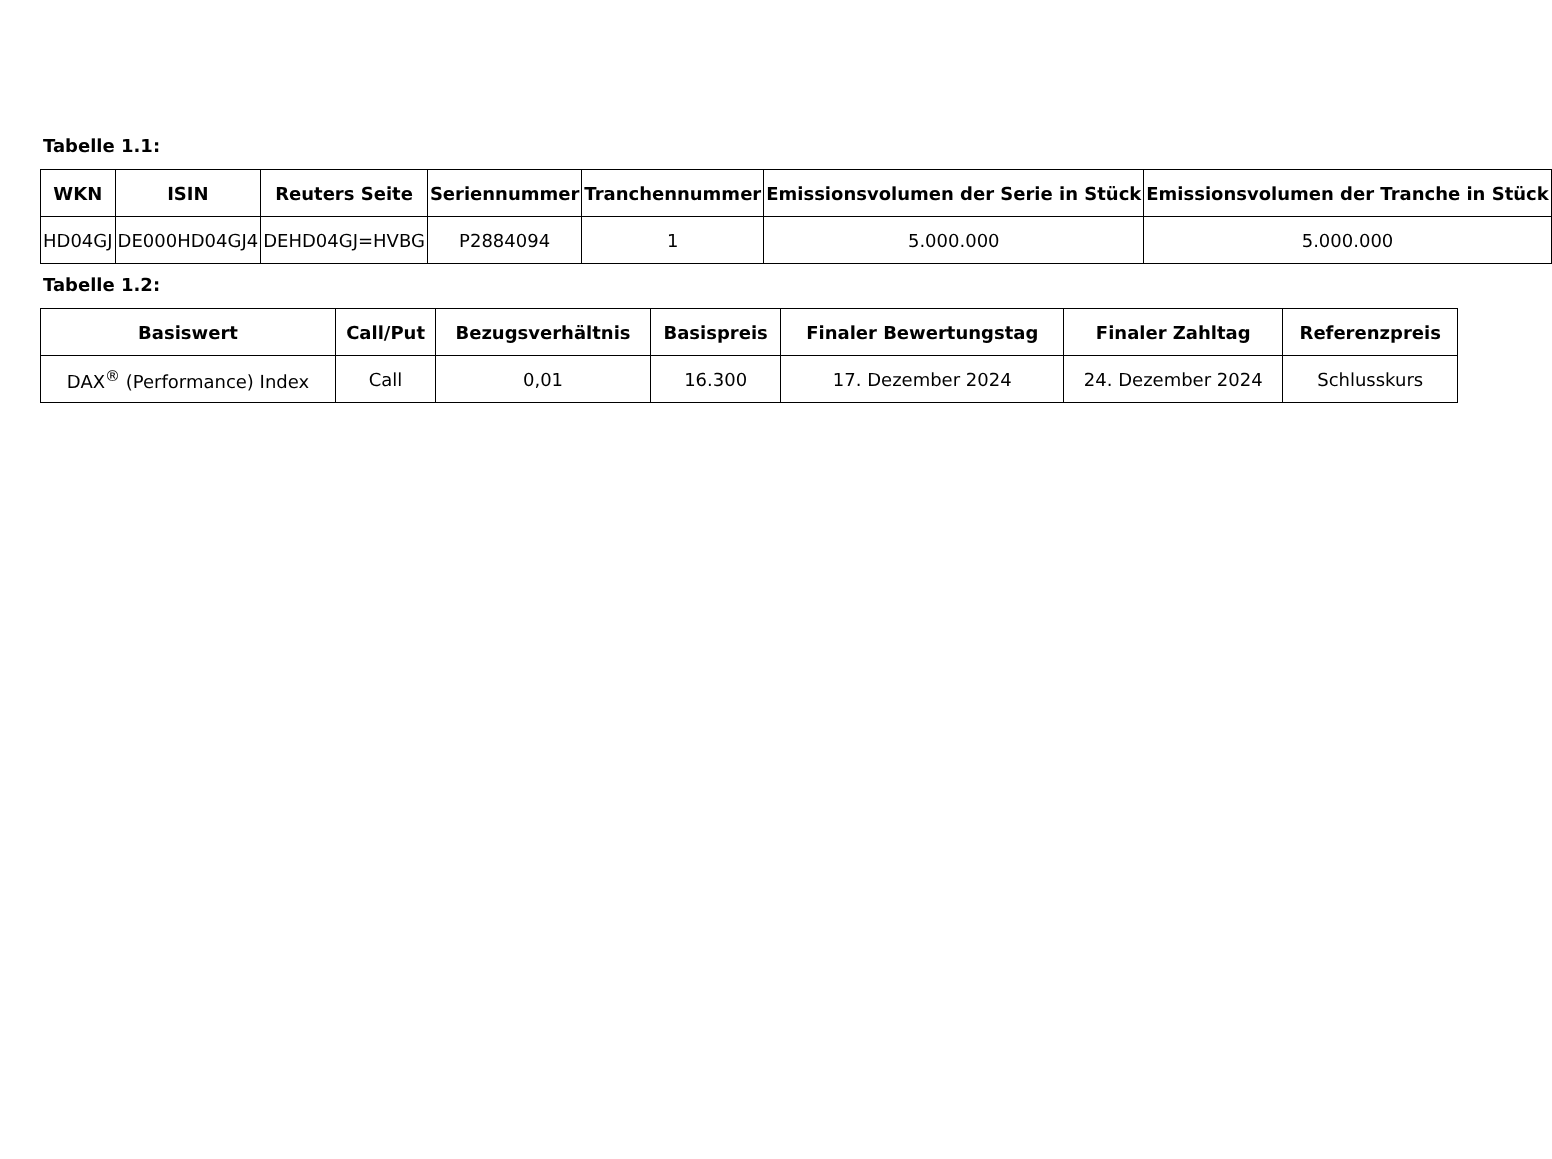Tabelle 1.1:
| WKN | ISIN | Reuters Seite | Seriennummer | Tranchennummer | Emissionsvolumen der Serie in Stück | Emissionsvolumen der Tranche in Stück |
| --- | --- | --- | --- | --- | --- | --- |
| HD04GJ | DE000HD04GJ4 | DEHD04GJ=HVBG | P2884094 | 1 | 5.000.000 | 5.000.000 |
Tabelle 1.2:
| Basiswert | Call/Put | Bezugsverhältnis | Basispreis | Finaler Bewertungstag | Finaler Zahltag | Referenzpreis |
| --- | --- | --- | --- | --- | --- | --- |
| DAX<sup>®</sup> (Performance) Index | Call | 0,01 | 16.300 | 17. Dezember 2024 | 24. Dezember 2024 | Schlusskurs |